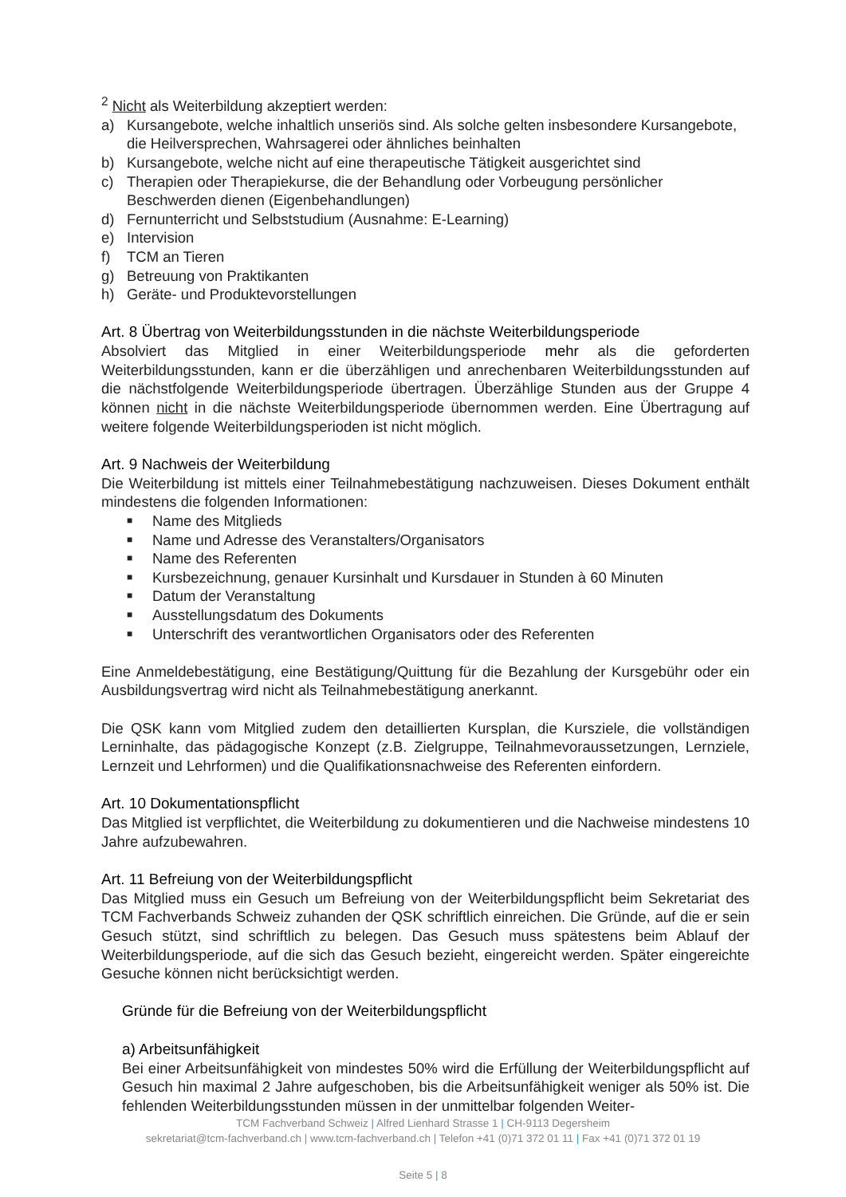<sup>2</sup> Nicht als Weiterbildung akzeptiert werden:
a) Kursangebote, welche inhaltlich unseriös sind. Als solche gelten insbesondere Kursangebote, die Heilversprechen, Wahrsagerei oder ähnliches beinhalten
b) Kursangebote, welche nicht auf eine therapeutische Tätigkeit ausgerichtet sind
c) Therapien oder Therapiekurse, die der Behandlung oder Vorbeugung persönlicher Beschwerden dienen (Eigenbehandlungen)
d) Fernunterricht und Selbststudium (Ausnahme: E-Learning)
e) Intervision
f) TCM an Tieren
g) Betreuung von Praktikanten
h) Geräte- und Produktevorstellungen
Art. 8 Übertrag von Weiterbildungsstunden in die nächste Weiterbildungsperiode
Absolviert das Mitglied in einer Weiterbildungsperiode mehr als die geforderten Weiterbildungsstunden, kann er die überzähligen und anrechenbaren Weiterbildungsstunden auf die nächstfolgende Weiterbildungsperiode übertragen. Überzählige Stunden aus der Gruppe 4 können nicht in die nächste Weiterbildungsperiode übernommen werden. Eine Übertragung auf weitere folgende Weiterbildungsperioden ist nicht möglich.
Art. 9 Nachweis der Weiterbildung
Die Weiterbildung ist mittels einer Teilnahmebestätigung nachzuweisen. Dieses Dokument enthält mindestens die folgenden Informationen:
■ Name des Mitglieds
■ Name und Adresse des Veranstalters/Organisators
■ Name des Referenten
■ Kursbezeichnung, genauer Kursinhalt und Kursdauer in Stunden à 60 Minuten
■ Datum der Veranstaltung
■ Ausstellungsdatum des Dokuments
■ Unterschrift des verantwortlichen Organisators oder des Referenten
Eine Anmeldebestätigung, eine Bestätigung/Quittung für die Bezahlung der Kursgebühr oder ein Ausbildungsvertrag wird nicht als Teilnahmebestätigung anerkannt.
Die QSK kann vom Mitglied zudem den detaillierten Kursplan, die Kursziele, die vollständigen Lerninhalte, das pädagogische Konzept (z.B. Zielgruppe, Teilnahmevoraussetzungen, Lernziele, Lernzeit und Lehrformen) und die Qualifikationsnachweise des Referenten einfordern.
Art. 10 Dokumentationspflicht
Das Mitglied ist verpflichtet, die Weiterbildung zu dokumentieren und die Nachweise mindestens 10 Jahre aufzubewahren.
Art. 11 Befreiung von der Weiterbildungspflicht
Das Mitglied muss ein Gesuch um Befreiung von der Weiterbildungspflicht beim Sekretariat des TCM Fachverbands Schweiz zuhanden der QSK schriftlich einreichen. Die Gründe, auf die er sein Gesuch stützt, sind schriftlich zu belegen. Das Gesuch muss spätestens beim Ablauf der Weiterbildungsperiode, auf die sich das Gesuch bezieht, eingereicht werden. Später eingereichte Gesuche können nicht berücksichtigt werden.
Gründe für die Befreiung von der Weiterbildungspflicht
a) Arbeitsunfähigkeit
Bei einer Arbeitsunfähigkeit von mindestes 50% wird die Erfüllung der Weiterbildungspflicht auf Gesuch hin maximal 2 Jahre aufgeschoben, bis die Arbeitsunfähigkeit weniger als 50% ist. Die fehlenden Weiterbildungsstunden müssen in der unmittelbar folgenden Weiter-
TCM Fachverband Schweiz | Alfred Lienhard Strasse 1 | CH-9113 Degersheim
sekretariat@tcm-fachverband.ch | www.tcm-fachverband.ch | Telefon +41 (0)71 372 01 11 | Fax +41 (0)71 372 01 19
Seite 5 | 8